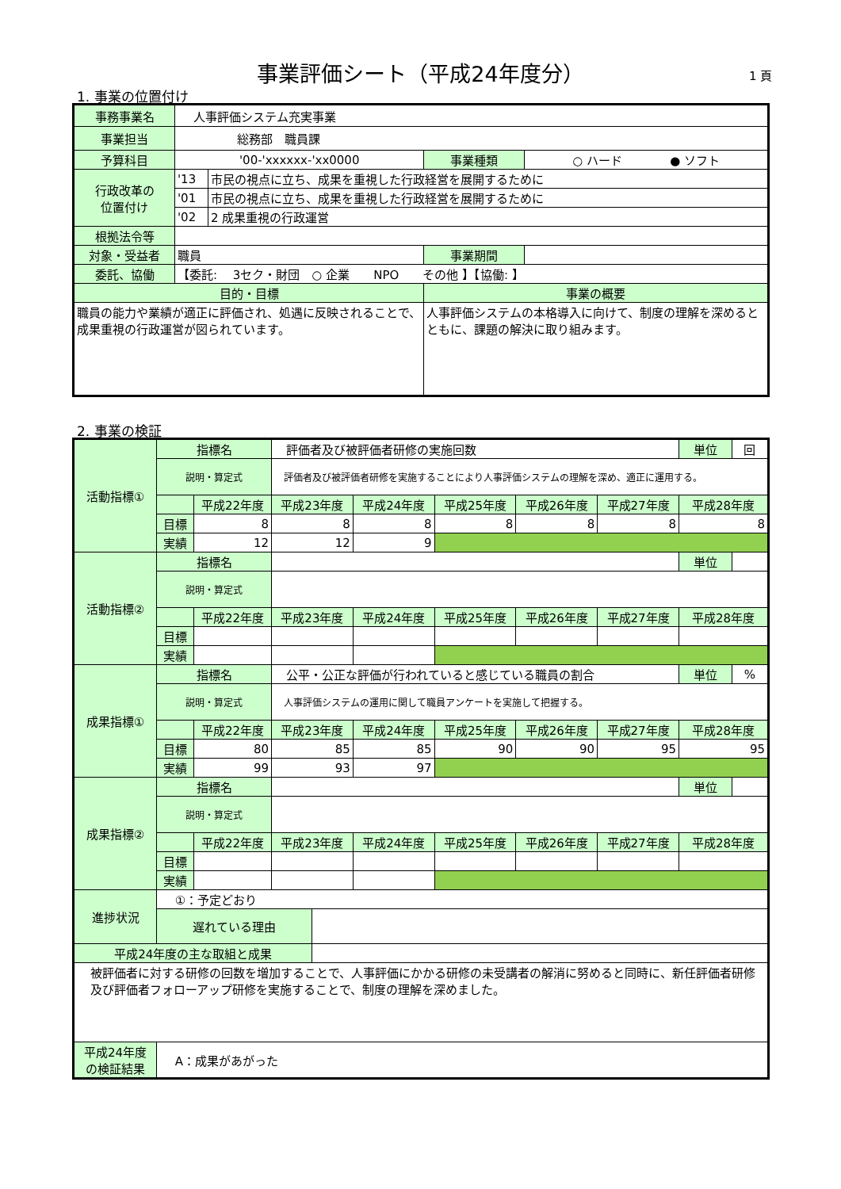事業評価シート（平成24年度分） 1 頁
1. 事業の位置付け
| 事務事業名 | 人事評価システム充実事業 | | | |
| 事業担当 | 総務部 職員課 | | | |
| 予算科目 | '00-'xxxxxx-'xx0000 | | 事業種類 | ○ ハード ● ソフト |
| 行政改革の 位置付け | '13 | 市民の視点に立ち、成果を重視した行政経営を展開するために | | |
| | '01 | 市民の視点に立ち、成果を重視した行政経営を展開するために | | |
| | '02 | 2 成果重視の行政運営 | | |
| 根拠法令等 | | | | |
| 対象・受益者 | 職員 | | 事業期間 | |
| 委託、協働 | 【委託: 3セク・財団 ○ 企業 NPO その他 】【協働: 】 | | | |
| 目的・目標 | | | 事業の概要 | |
| 職員の能力や業績が適正に評価され、処遇に反映されることで、成果重視の行政運営が図られています。 | | | 人事評価システムの本格導入に向けて、制度の理解を深めるとともに、課題の解決に取り組みます。 | |
2. 事業の検証
| 活動指標① | 指標名 | | 評価者及び被評価者研修の実施回数 | | | | | | 単位 | 回 |
| | 説明・算定式 | | 評価者及び被評価者研修を実施することにより人事評価システムの理解を深め、適正に運用する。 | | | | | | | |
| | | 平成22年度 | 平成23年度 | | 平成24年度 | 平成25年度 | 平成26年度 | 平成27年度 | 平成28年度 | |
| | 目標 | 8 | 8 | | 8 | 8 | 8 | 8 | 8 | |
| | 実績 | 12 | 12 | | 9 | | | | | |
| 活動指標② | 指標名 | | | | | | | | 単位 | |
| | 説明・算定式 | | | | | | | | | |
| | | 平成22年度 | 平成23年度 | | 平成24年度 | 平成25年度 | 平成26年度 | 平成27年度 | 平成28年度 | |
| | 目標 | | | | | | | | | |
| | 実績 | | | | | | | | | |
| 成果指標① | 指標名 | | 公平・公正な評価が行われていると感じている職員の割合 | | | | | | 単位 | % |
| | 説明・算定式 | | 人事評価システムの運用に関して職員アンケートを実施して把握する。 | | | | | | | |
| | | 平成22年度 | 平成23年度 | | 平成24年度 | 平成25年度 | 平成26年度 | 平成27年度 | 平成28年度 | |
| | 目標 | 80 | 85 | | 85 | 90 | 90 | 95 | 95 | |
| | 実績 | 99 | 93 | | 97 | | | | | |
| 成果指標② | 指標名 | | | | | | | | 単位 | |
| | 説明・算定式 | | | | | | | | | |
| | | 平成22年度 | 平成23年度 | | 平成24年度 | 平成25年度 | 平成26年度 | 平成27年度 | 平成28年度 | |
| | 目標 | | | | | | | | | |
| | 実績 | | | | | | | | | |
| 進捗状況 | ①：予定どおり | | | | | | | | | |
| | 遅れている理由 | | | | | | | | | |
| 平成24年度の主な取組と成果 | | | | | | | | | | |
| 被評価者に対する研修の回数を増加することで、人事評価にかかる研修の未受講者の解消に努めると同時に、新任評価者研修及び評価者フォローアップ研修を実施することで、制度の理解を深めました。 | | | | | | | | | | |
| 平成24年度 の検証結果 | A：成果があがった | | | | | | | | | |